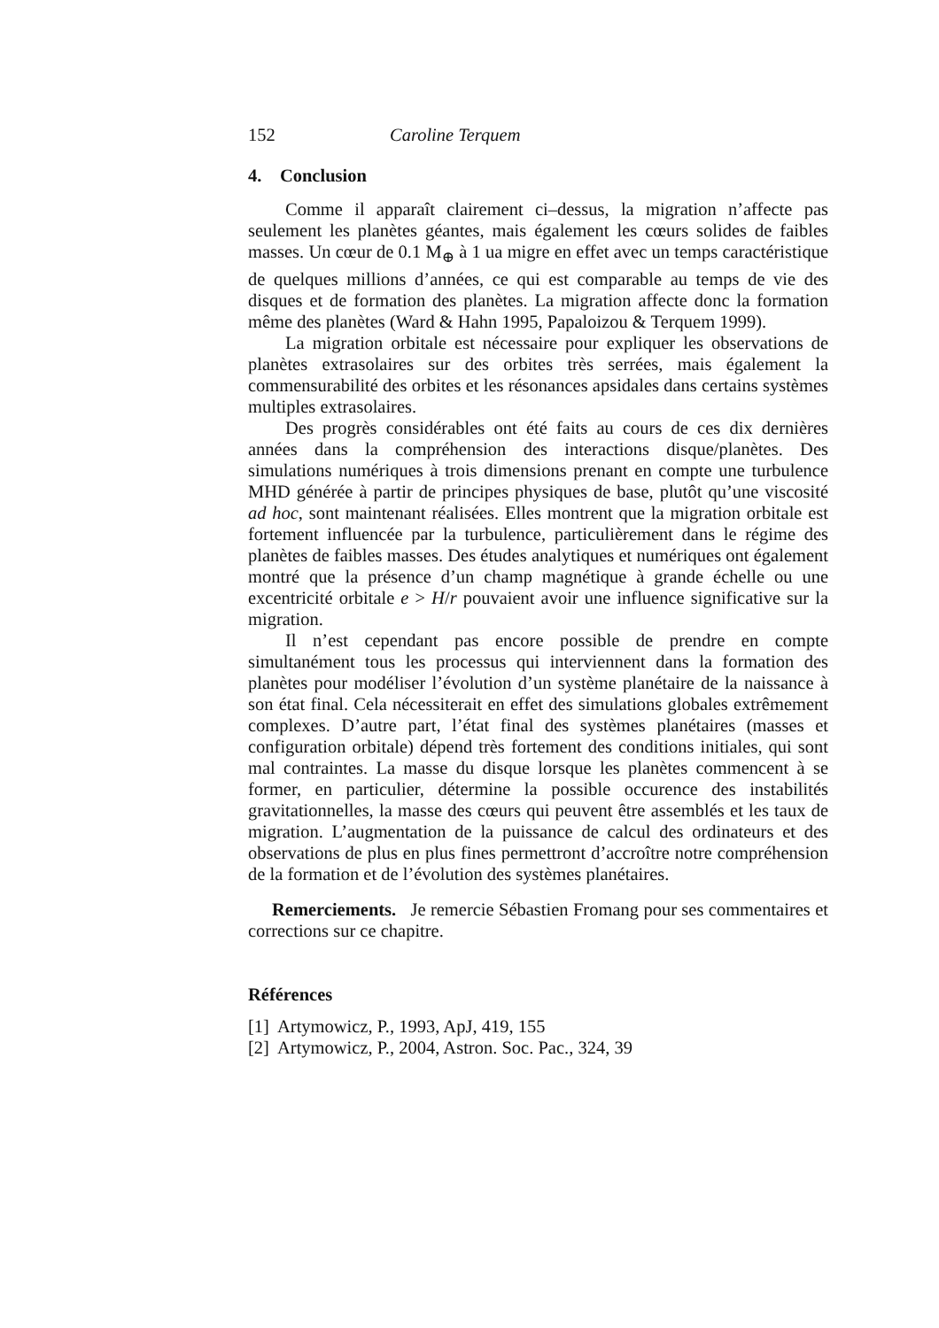152 Caroline Terquem
4. Conclusion
Comme il apparaît clairement ci–dessus, la migration n’affecte pas seulement les planètes géantes, mais également les cœurs solides de faibles masses. Un cœur de 0.1 M<sub>⊕</sub> à 1 ua migre en effet avec un temps caractéristique de quelques millions d’années, ce qui est comparable au temps de vie des disques et de formation des planètes. La migration affecte donc la formation même des planètes (Ward & Hahn 1995, Papaloizou & Terquem 1999).
La migration orbitale est nécessaire pour expliquer les observations de planètes extrasolaires sur des orbites très serrées, mais également la commensurabilité des orbites et les résonances apsidales dans certains systèmes multiples extrasolaires.
Des progrès considérables ont été faits au cours de ces dix dernières années dans la compréhension des interactions disque/planètes. Des simulations numériques à trois dimensions prenant en compte une turbulence MHD générée à partir de principes physiques de base, plutôt qu’une viscosité ad hoc, sont maintenant réalisées. Elles montrent que la migration orbitale est fortement influencée par la turbulence, particulièrement dans le régime des planètes de faibles masses. Des études analytiques et numériques ont également montré que la présence d’un champ magnétique à grande échelle ou une excentricité orbitale e > H/r pouvaient avoir une influence significative sur la migration.
Il n’est cependant pas encore possible de prendre en compte simultanément tous les processus qui interviennent dans la formation des planètes pour modéliser l’évolution d’un système planétaire de la naissance à son état final. Cela nécessiterait en effet des simulations globales extrêmement complexes. D’autre part, l’état final des systèmes planétaires (masses et configuration orbitale) dépend très fortement des conditions initiales, qui sont mal contraintes. La masse du disque lorsque les planètes commencent à se former, en particulier, détermine la possible occurence des instabilités gravitationnelles, la masse des cœurs qui peuvent être assemblés et les taux de migration. L’augmentation de la puissance de calcul des ordinateurs et des observations de plus en plus fines permettront d’accroître notre compréhension de la formation et de l’évolution des systèmes planétaires.
Remerciements. Je remercie Sébastien Fromang pour ses commentaires et corrections sur ce chapitre.
Références
[1] Artymowicz, P., 1993, ApJ, 419, 155
[2] Artymowicz, P., 2004, Astron. Soc. Pac., 324, 39